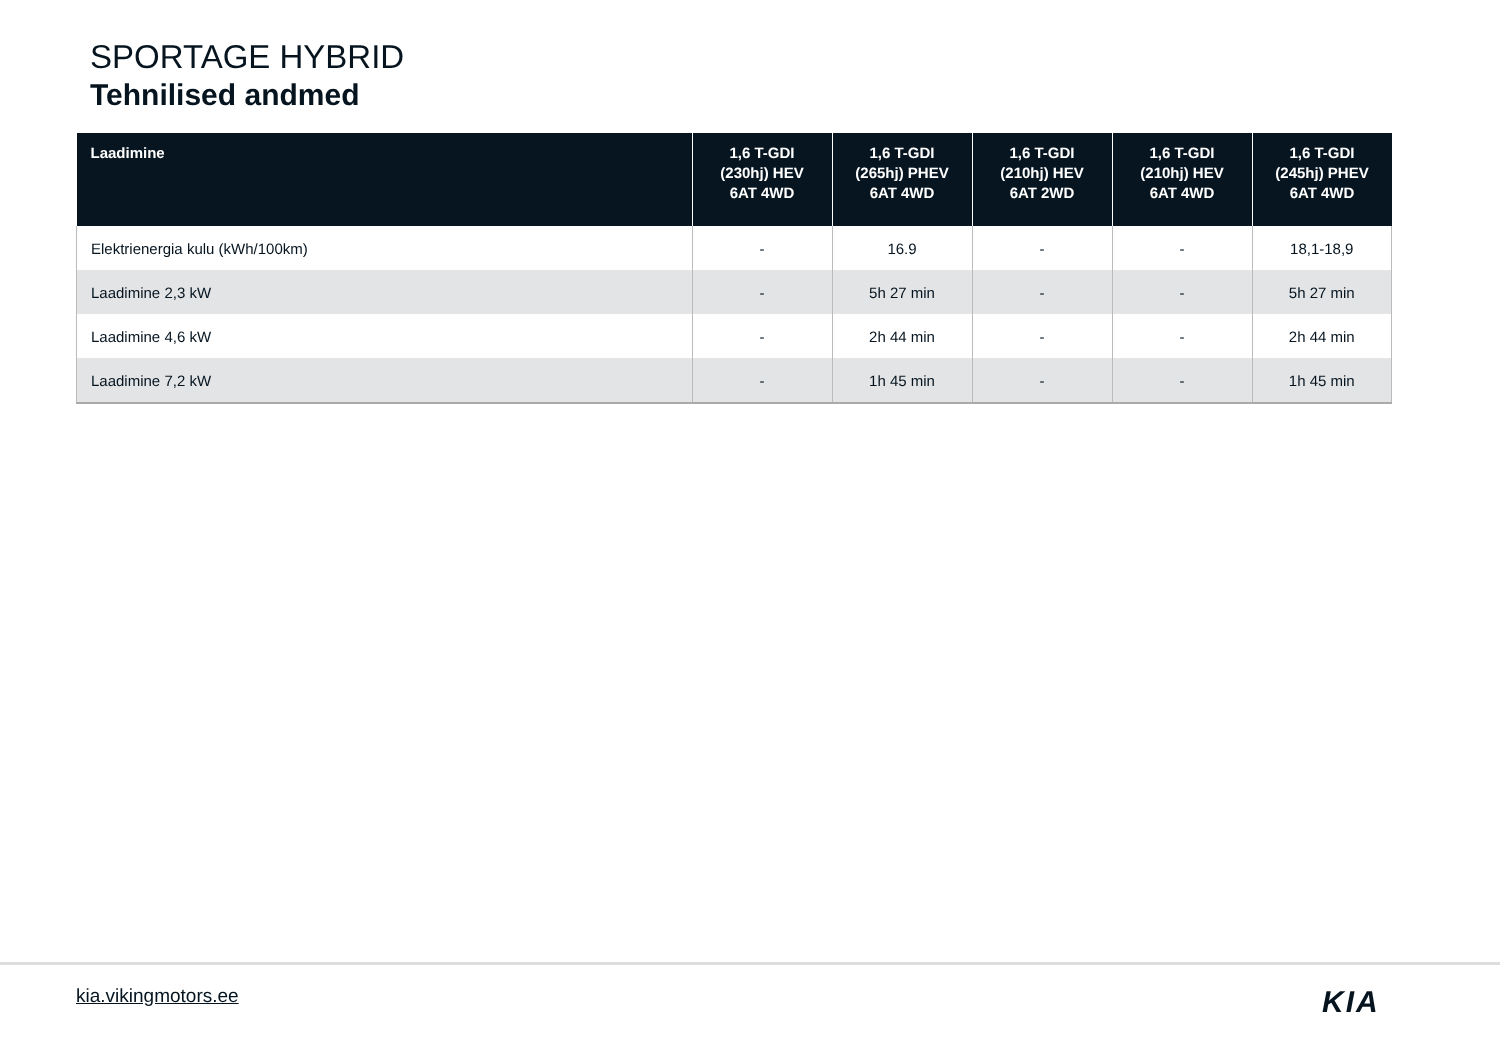SPORTAGE HYBRID
Tehnilised andmed
| Laadimine | 1,6 T-GDI (230hj) HEV 6AT 4WD | 1,6 T-GDI (265hj) PHEV 6AT 4WD | 1,6 T-GDI (210hj) HEV 6AT 2WD | 1,6 T-GDI (210hj) HEV 6AT 4WD | 1,6 T-GDI (245hj) PHEV 6AT 4WD |
| --- | --- | --- | --- | --- | --- |
| Elektrienergia kulu (kWh/100km) | - | 16.9 | - | - | 18,1-18,9 |
| Laadimine 2,3 kW | - | 5h 27 min | - | - | 5h 27 min |
| Laadimine 4,6 kW | - | 2h 44 min | - | - | 2h 44 min |
| Laadimine 7,2 kW | - | 1h 45 min | - | - | 1h 45 min |
kia.vikingmotors.ee KIA